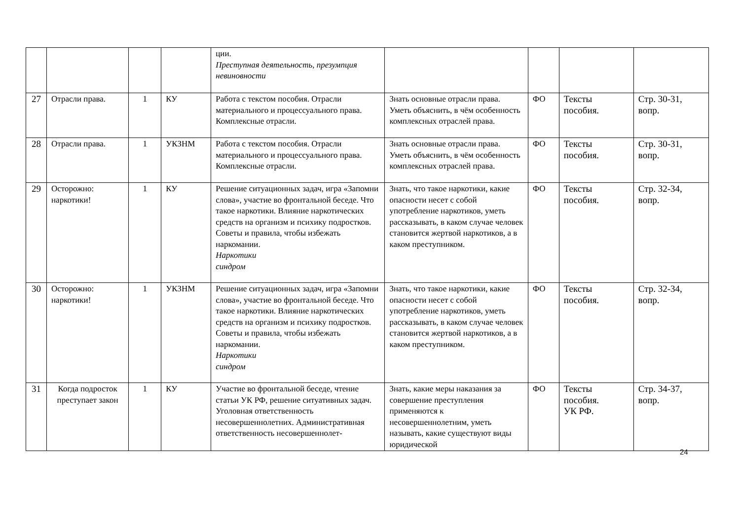| | | | | ции. Преступная деятельность, презумпция невиновности | | | | |
| 27 | Отрасли права. | 1 | КУ | Работа с текстом пособия. Отрасли материального и процессуального права. Комплексные отрасли. | Знать основные отрасли права. Уметь объяснить, в чём особенность комплексных отраслей права. | ФО | Тексты пособия. | Стр. 30-31, вопр. |
| 28 | Отрасли права. | 1 | УКЗНМ | Работа с текстом пособия. Отрасли материального и процессуального права. Комплексные отрасли. | Знать основные отрасли права. Уметь объяснить, в чём особенность комплексных отраслей права. | ФО | Тексты пособия. | Стр. 30-31, вопр. |
| 29 | Осторожно: наркотики! | 1 | КУ | Решение ситуационных задач, игра «Запомни слова», участие во фронтальной беседе. Что такое наркотики. Влияние наркотических средств на организм и психику подростков. Советы и правила, чтобы избежать наркомании. Наркотики синдром | Знать, что такое наркотики, какие опасности несет с собой употребление наркотиков, уметь рассказывать, в каком случае человек становится жертвой наркотиков, а в каком преступником. | ФО | Тексты пособия. | Стр. 32-34, вопр. |
| 30 | Осторожно: наркотики! | 1 | УКЗНМ | Решение ситуационных задач, игра «Запомни слова», участие во фронтальной беседе. Что такое наркотики. Влияние наркотических средств на организм и психику подростков. Советы и правила, чтобы избежать наркомании. Наркотики синдром | Знать, что такое наркотики, какие опасности несет с собой употребление наркотиков, уметь рассказывать, в каком случае человек становится жертвой наркотиков, а в каком преступником. | ФО | Тексты пособия. | Стр. 32-34, вопр. |
| 31 | Когда подросток преступает закон | 1 | КУ | Участие во фронтальной беседе, чтение статьи УК РФ, решение ситуативных задач. Уголовная ответственность несовершеннолетних. Административная ответственность несовершеннолет- | Знать, какие меры наказания за совершение преступления применяются к несовершеннолетним, уметь называть, какие существуют виды юридической | ФО | Тексты пособия. УК РФ. | Стр. 34-37, вопр. |
24